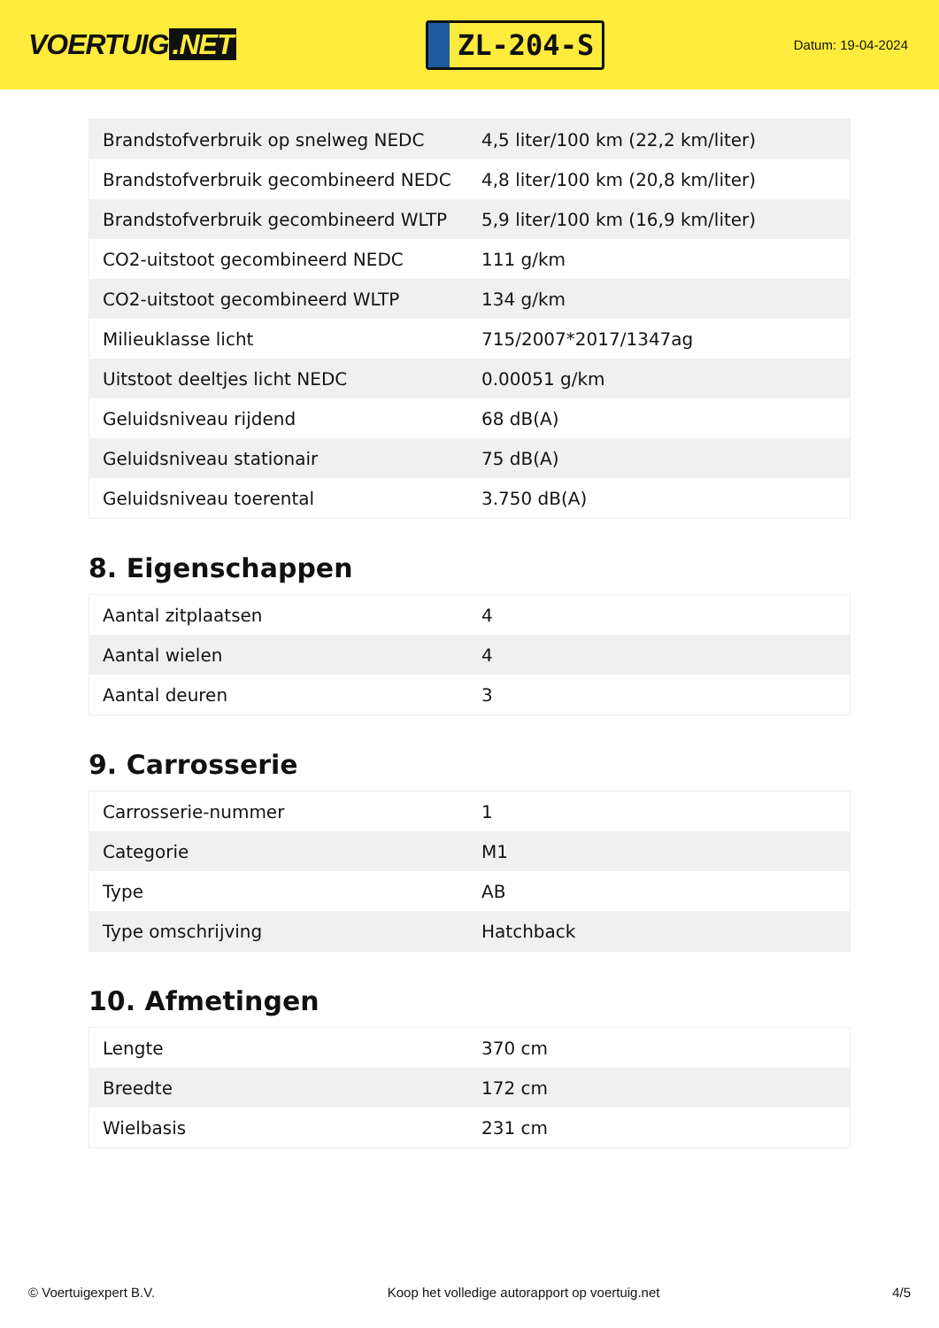VOERTUIG.NET
ZL-204-S
Datum: 19-04-2024
| Brandstofverbruik op snelweg NEDC | 4,5 liter/100 km (22,2 km/liter) |
| Brandstofverbruik gecombineerd NEDC | 4,8 liter/100 km (20,8 km/liter) |
| Brandstofverbruik gecombineerd WLTP | 5,9 liter/100 km (16,9 km/liter) |
| CO2-uitstoot gecombineerd NEDC | 111 g/km |
| CO2-uitstoot gecombineerd WLTP | 134 g/km |
| Milieuklasse licht | 715/2007*2017/1347ag |
| Uitstoot deeltjes licht NEDC | 0.00051 g/km |
| Geluidsniveau rijdend | 68 dB(A) |
| Geluidsniveau stationair | 75 dB(A) |
| Geluidsniveau toerental | 3.750 dB(A) |
8. Eigenschappen
| Aantal zitplaatsen | 4 |
| Aantal wielen | 4 |
| Aantal deuren | 3 |
9. Carrosserie
| Carrosserie-nummer | 1 |
| Categorie | M1 |
| Type | AB |
| Type omschrijving | Hatchback |
10. Afmetingen
| Lengte | 370 cm |
| Breedte | 172 cm |
| Wielbasis | 231 cm |
© Voertuigexpert B.V. Koop het volledige autorapport op voertuig.net 4/5